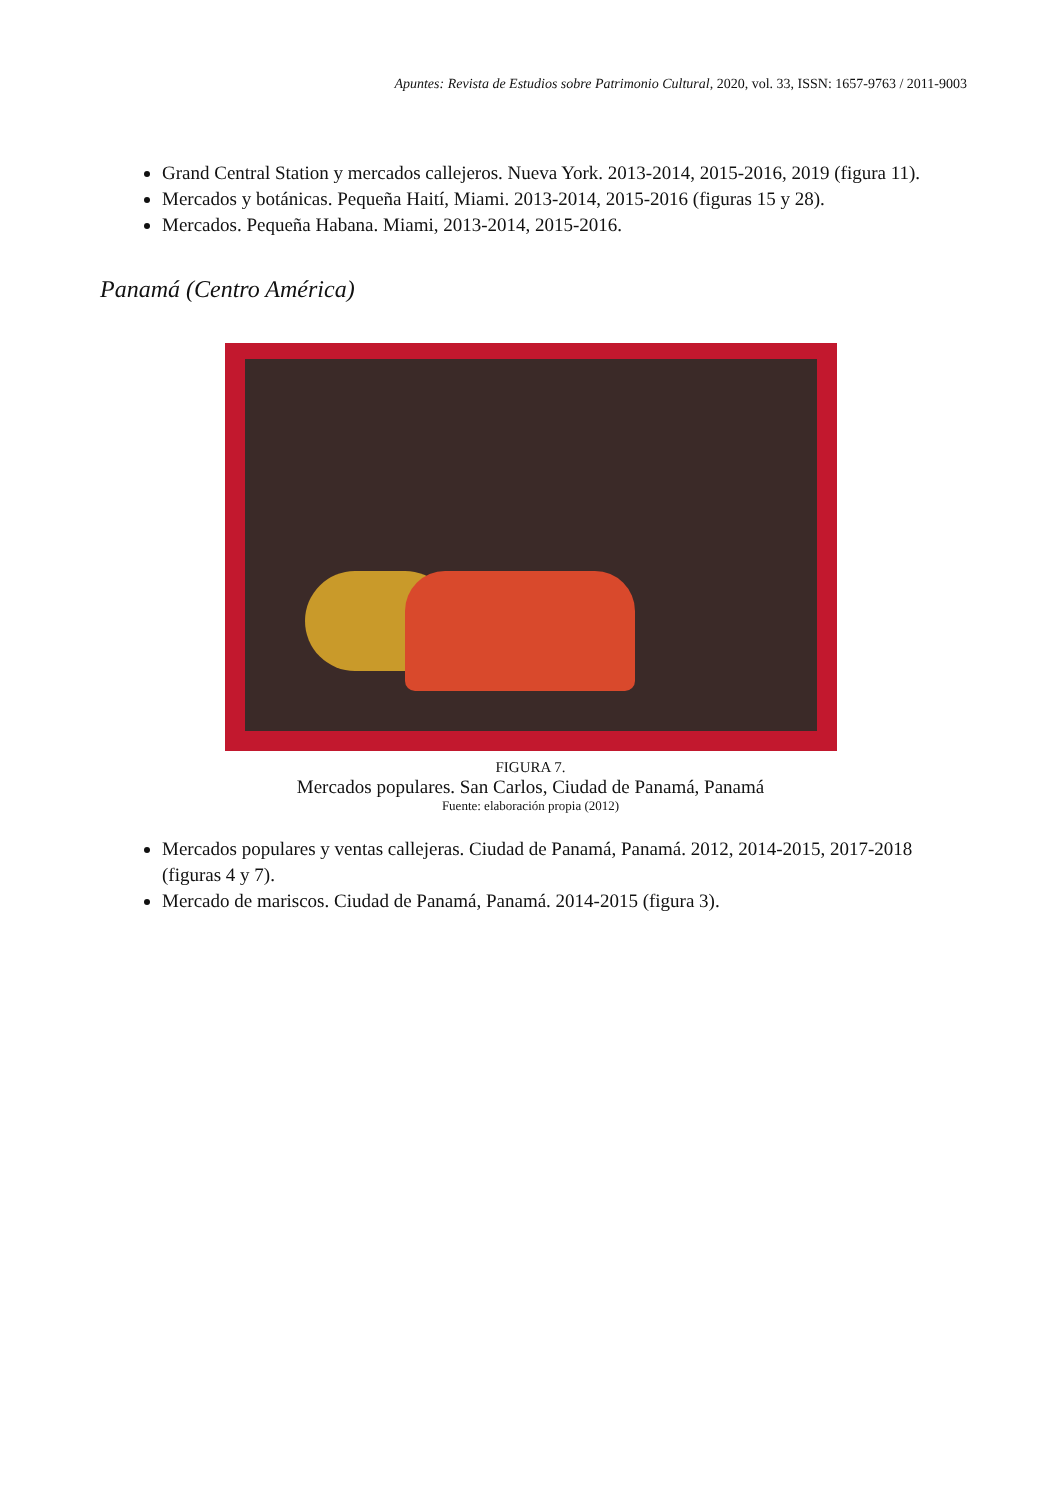Apuntes: Revista de Estudios sobre Patrimonio Cultural, 2020, vol. 33, ISSN: 1657-9763 / 2011-9003
Grand Central Station y mercados callejeros. Nueva York. 2013-2014, 2015-2016, 2019 (figura 11).
Mercados y botánicas. Pequeña Haití, Miami. 2013-2014, 2015-2016 (figuras 15 y 28).
Mercados. Pequeña Habana. Miami, 2013-2014, 2015-2016.
Panamá (Centro América)
FIGURA 7.
Mercados populares. San Carlos, Ciudad de Panamá, Panamá
Fuente: elaboración propia (2012)
Mercados populares y ventas callejeras. Ciudad de Panamá, Panamá. 2012, 2014-2015, 2017-2018 (figuras 4 y 7).
Mercado de mariscos. Ciudad de Panamá, Panamá. 2014-2015 (figura 3).